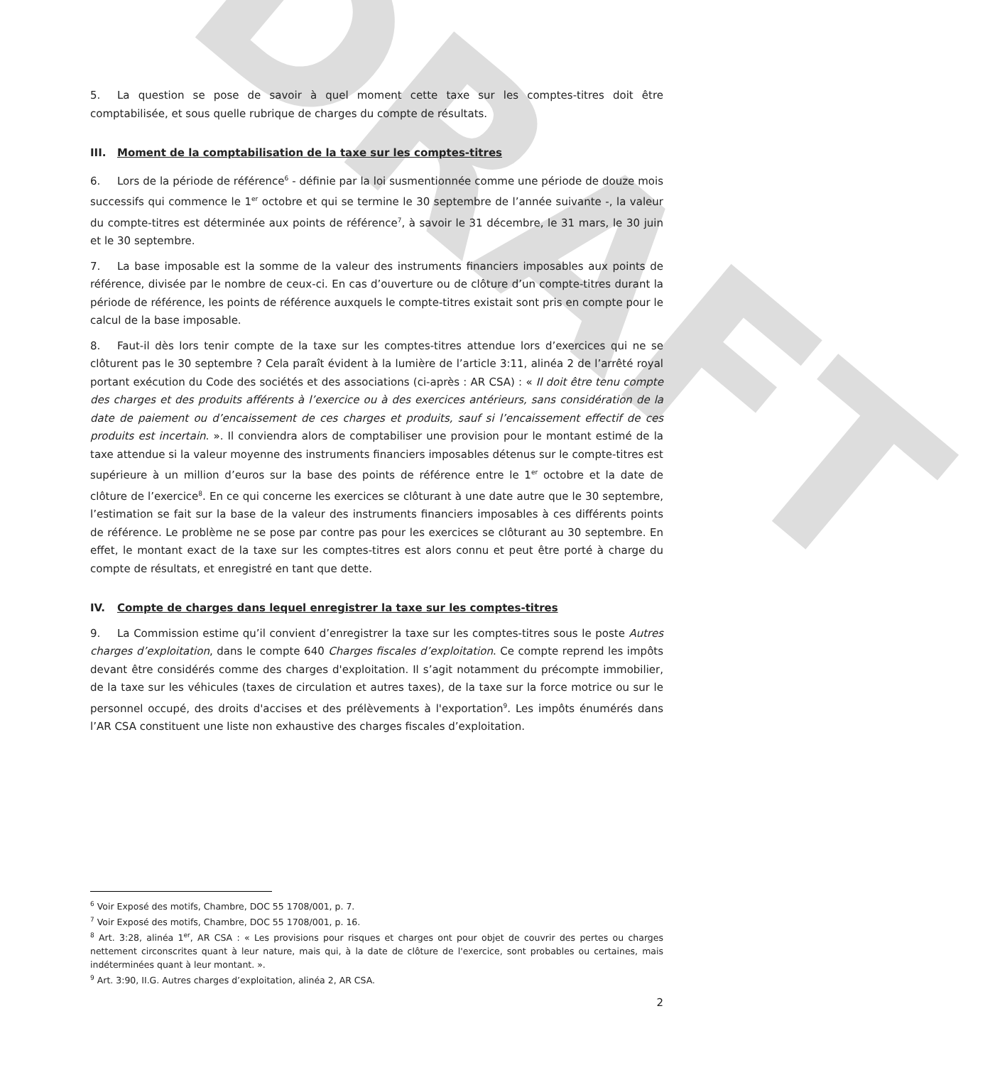DRAFT
5. La question se pose de savoir à quel moment cette taxe sur les comptes-titres doit être comptabilisée, et sous quelle rubrique de charges du compte de résultats.
III. Moment de la comptabilisation de la taxe sur les comptes-titres
6. Lors de la période de référence<sup>6</sup> - définie par la loi susmentionnée comme une période de douze mois successifs qui commence le 1<sup>er</sup> octobre et qui se termine le 30 septembre de l’année suivante -, la valeur du compte-titres est déterminée aux points de référence<sup>7</sup>, à savoir le 31 décembre, le 31 mars, le 30 juin et le 30 septembre.
7. La base imposable est la somme de la valeur des instruments financiers imposables aux points de référence, divisée par le nombre de ceux-ci. En cas d’ouverture ou de clôture d’un compte-titres durant la période de référence, les points de référence auxquels le compte-titres existait sont pris en compte pour le calcul de la base imposable.
8. Faut-il dès lors tenir compte de la taxe sur les comptes-titres attendue lors d’exercices qui ne se clôturent pas le 30 septembre ? Cela paraît évident à la lumière de l’article 3:11, alinéa 2 de l’arrêté royal portant exécution du Code des sociétés et des associations (ci-après : AR CSA) : « Il doit être tenu compte des charges et des produits afférents à l’exercice ou à des exercices antérieurs, sans considération de la date de paiement ou d’encaissement de ces charges et produits, sauf si l’encaissement effectif de ces produits est incertain. ». Il conviendra alors de comptabiliser une provision pour le montant estimé de la taxe attendue si la valeur moyenne des instruments financiers imposables détenus sur le compte-titres est supérieure à un million d’euros sur la base des points de référence entre le 1<sup>er</sup> octobre et la date de clôture de l’exercice<sup>8</sup>. En ce qui concerne les exercices se clôturant à une date autre que le 30 septembre, l’estimation se fait sur la base de la valeur des instruments financiers imposables à ces différents points de référence. Le problème ne se pose par contre pas pour les exercices se clôturant au 30 septembre. En effet, le montant exact de la taxe sur les comptes-titres est alors connu et peut être porté à charge du compte de résultats, et enregistré en tant que dette.
IV. Compte de charges dans lequel enregistrer la taxe sur les comptes-titres
9. La Commission estime qu’il convient d’enregistrer la taxe sur les comptes-titres sous le poste Autres charges d’exploitation, dans le compte 640 Charges fiscales d’exploitation. Ce compte reprend les impôts devant être considérés comme des charges d'exploitation. Il s’agit notamment du précompte immobilier, de la taxe sur les véhicules (taxes de circulation et autres taxes), de la taxe sur la force motrice ou sur le personnel occupé, des droits d'accises et des prélèvements à l'exportation<sup>9</sup>. Les impôts énumérés dans l’AR CSA constituent une liste non exhaustive des charges fiscales d’exploitation.
<sup>6</sup> Voir Exposé des motifs, Chambre, DOC 55 1708/001, p. 7.
<sup>7</sup> Voir Exposé des motifs, Chambre, DOC 55 1708/001, p. 16.
<sup>8</sup> Art. 3:28, alinéa 1<sup>er</sup>, AR CSA : « Les provisions pour risques et charges ont pour objet de couvrir des pertes ou charges nettement circonscrites quant à leur nature, mais qui, à la date de clôture de l'exercice, sont probables ou certaines, mais indéterminées quant à leur montant. ».
<sup>9</sup> Art. 3:90, II.G. Autres charges d’exploitation, alinéa 2, AR CSA.
2